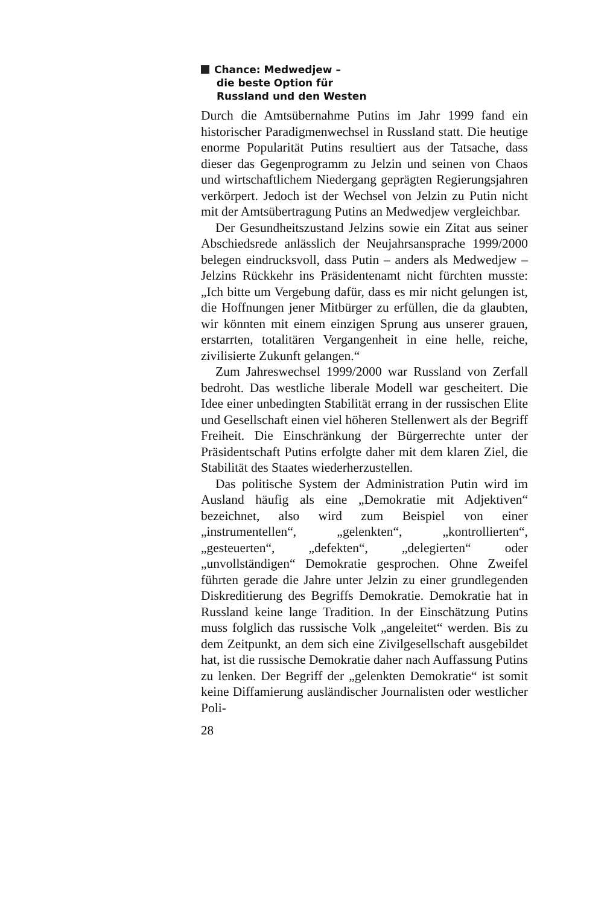Chance: Medwedjew –
die beste Option für
Russland und den Westen
Durch die Amtsübernahme Putins im Jahr 1999 fand ein historischer Paradigmenwechsel in Russland statt. Die heutige enorme Popularität Putins resultiert aus der Tatsache, dass dieser das Gegenprogramm zu Jelzin und seinen von Chaos und wirtschaftlichem Niedergang geprägten Regierungsjahren verkörpert. Jedoch ist der Wechsel von Jelzin zu Putin nicht mit der Amtsübertragung Putins an Medwedjew vergleichbar.
Der Gesundheitszustand Jelzins sowie ein Zitat aus seiner Abschiedsrede anlässlich der Neujahrsansprache 1999/2000 belegen eindrucksvoll, dass Putin – anders als Medwedjew – Jelzins Rückkehr ins Präsidentenamt nicht fürchten musste: „Ich bitte um Vergebung dafür, dass es mir nicht gelungen ist, die Hoffnungen jener Mitbürger zu erfüllen, die da glaubten, wir könnten mit einem einzigen Sprung aus unserer grauen, erstarrten, totalitären Vergangenheit in eine helle, reiche, zivilisierte Zukunft gelangen.“
Zum Jahreswechsel 1999/2000 war Russland von Zerfall bedroht. Das westliche liberale Modell war gescheitert. Die Idee einer unbedingten Stabilität errang in der russischen Elite und Gesellschaft einen viel höheren Stellenwert als der Begriff Freiheit. Die Einschränkung der Bürgerrechte unter der Präsidentschaft Putins erfolgte daher mit dem klaren Ziel, die Stabilität des Staates wiederherzustellen.
Das politische System der Administration Putin wird im Ausland häufig als eine „Demokratie mit Adjektiven“ bezeichnet, also wird zum Beispiel von einer „instrumentellen“, „gelenkten“, „kontrollierten“, „gesteuerten“, „defekten“, „delegierten“ oder „unvollständigen“ Demokratie gesprochen. Ohne Zweifel führten gerade die Jahre unter Jelzin zu einer grundlegenden Diskreditierung des Begriffs Demokratie. Demokratie hat in Russland keine lange Tradition. In der Einschätzung Putins muss folglich das russische Volk „angeleitet“ werden. Bis zu dem Zeitpunkt, an dem sich eine Zivilgesellschaft ausgebildet hat, ist die russische Demokratie daher nach Auffassung Putins zu lenken. Der Begriff der „gelenkten Demokratie“ ist somit keine Diffamierung ausländischer Journalisten oder westlicher Poli-
28